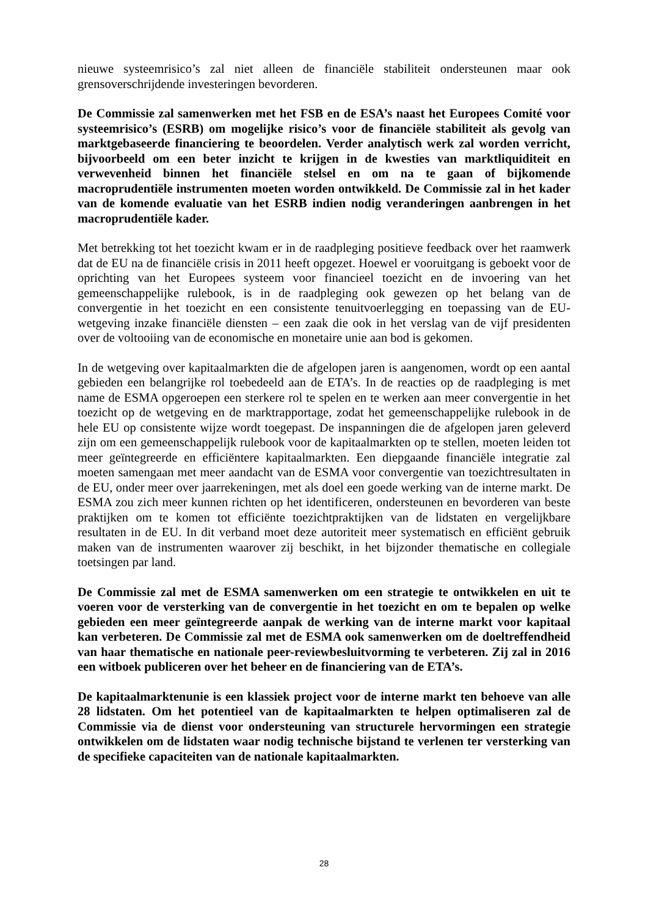nieuwe systeemrisico’s zal niet alleen de financiële stabiliteit ondersteunen maar ook grensoverschrijdende investeringen bevorderen.
De Commissie zal samenwerken met het FSB en de ESA’s naast het Europees Comité voor systeemrisico’s (ESRB) om mogelijke risico’s voor de financiële stabiliteit als gevolg van marktgebaseerde financiering te beoordelen. Verder analytisch werk zal worden verricht, bijvoorbeeld om een beter inzicht te krijgen in de kwesties van marktliquiditeit en verwevenheid binnen het financiële stelsel en om na te gaan of bijkomende macroprudentiële instrumenten moeten worden ontwikkeld. De Commissie zal in het kader van de komende evaluatie van het ESRB indien nodig veranderingen aanbrengen in het macroprudentiële kader.
Met betrekking tot het toezicht kwam er in de raadpleging positieve feedback over het raamwerk dat de EU na de financiële crisis in 2011 heeft opgezet. Hoewel er vooruitgang is geboekt voor de oprichting van het Europees systeem voor financieel toezicht en de invoering van het gemeenschappelijke rulebook, is in de raadpleging ook gewezen op het belang van de convergentie in het toezicht en een consistente tenuitvoerlegging en toepassing van de EU-wetgeving inzake financiële diensten – een zaak die ook in het verslag van de vijf presidenten over de voltooiing van de economische en monetaire unie aan bod is gekomen.
In de wetgeving over kapitaalmarkten die de afgelopen jaren is aangenomen, wordt op een aantal gebieden een belangrijke rol toebedeeld aan de ETA’s. In de reacties op de raadpleging is met name de ESMA opgeroepen een sterkere rol te spelen en te werken aan meer convergentie in het toezicht op de wetgeving en de marktrapportage, zodat het gemeenschappelijke rulebook in de hele EU op consistente wijze wordt toegepast. De inspanningen die de afgelopen jaren geleverd zijn om een gemeenschappelijk rulebook voor de kapitaalmarkten op te stellen, moeten leiden tot meer geïntegreerde en efficiëntere kapitaalmarkten. Een diepgaande financiële integratie zal moeten samengaan met meer aandacht van de ESMA voor convergentie van toezichtresultaten in de EU, onder meer over jaarrekeningen, met als doel een goede werking van de interne markt. De ESMA zou zich meer kunnen richten op het identificeren, ondersteunen en bevorderen van beste praktijken om te komen tot efficiënte toezichtpraktijken van de lidstaten en vergelijkbare resultaten in de EU. In dit verband moet deze autoriteit meer systematisch en efficiënt gebruik maken van de instrumenten waarover zij beschikt, in het bijzonder thematische en collegiale toetsingen par land.
De Commissie zal met de ESMA samenwerken om een strategie te ontwikkelen en uit te voeren voor de versterking van de convergentie in het toezicht en om te bepalen op welke gebieden een meer geïntegreerde aanpak de werking van de interne markt voor kapitaal kan verbeteren. De Commissie zal met de ESMA ook samenwerken om de doeltreffendheid van haar thematische en nationale peer-reviewbesluitvorming te verbeteren. Zij zal in 2016 een witboek publiceren over het beheer en de financiering van de ETA’s.
De kapitaalmarktenunie is een klassiek project voor de interne markt ten behoeve van alle 28 lidstaten. Om het potentieel van de kapitaalmarkten te helpen optimaliseren zal de Commissie via de dienst voor ondersteuning van structurele hervormingen een strategie ontwikkelen om de lidstaten waar nodig technische bijstand te verlenen ter versterking van de specifieke capaciteiten van de nationale kapitaalmarkten.
28